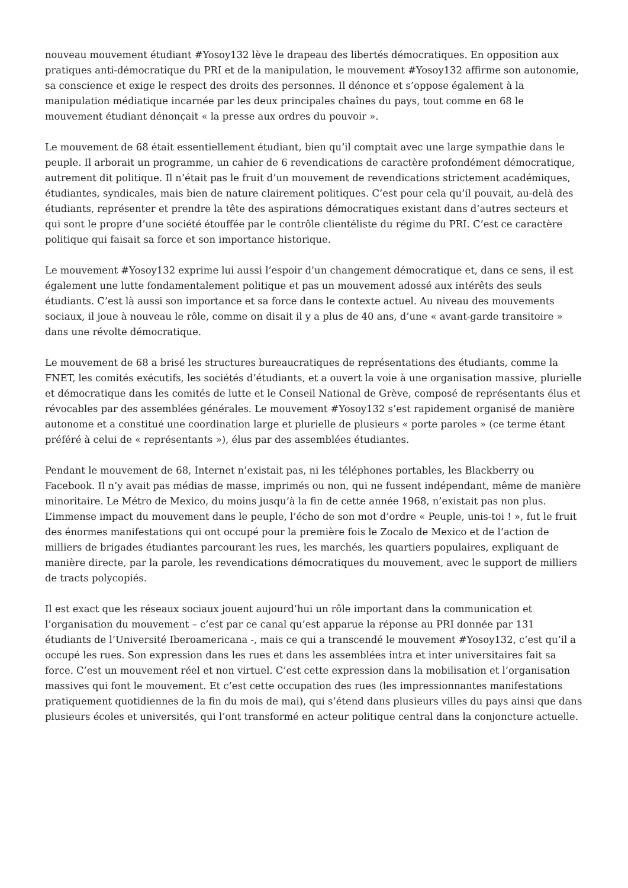nouveau mouvement étudiant #Yosoy132 lève le drapeau des libertés démocratiques. En opposition aux pratiques anti-démocratique du PRI et de la manipulation, le mouvement #Yosoy132 affirme son autonomie, sa conscience et exige le respect des droits des personnes. Il dénonce et s’oppose également à la manipulation médiatique incarnée par les deux principales chaînes du pays, tout comme en 68 le mouvement étudiant dénonçait « la presse aux ordres du pouvoir ».
Le mouvement de 68 était essentiellement étudiant, bien qu’il comptait avec une large sympathie dans le peuple. Il arborait un programme, un cahier de 6 revendications de caractère profondément démocratique, autrement dit politique. Il n’était pas le fruit d’un mouvement de revendications strictement académiques, étudiantes, syndicales, mais bien de nature clairement politiques. C’est pour cela qu’il pouvait, au-delà des étudiants, représenter et prendre la tête des aspirations démocratiques existant dans d’autres secteurs et qui sont le propre d’une société étouffée par le contrôle clientéliste du régime du PRI. C’est ce caractère politique qui faisait sa force et son importance historique.
Le mouvement #Yosoy132 exprime lui aussi l’espoir d’un changement démocratique et, dans ce sens, il est également une lutte fondamentalement politique et pas un mouvement adossé aux intérêts des seuls étudiants. C’est là aussi son importance et sa force dans le contexte actuel. Au niveau des mouvements sociaux, il joue à nouveau le rôle, comme on disait il y a plus de 40 ans, d’une « avant-garde transitoire » dans une révolte démocratique.
Le mouvement de 68 a brisé les structures bureaucratiques de représentations des étudiants, comme la FNET, les comités exécutifs, les sociétés d’étudiants, et a ouvert la voie à une organisation massive, plurielle et démocratique dans les comités de lutte et le Conseil National de Grève, composé de représentants élus et révocables par des assemblées générales. Le mouvement #Yosoy132 s’est rapidement organisé de manière autonome et a constitué une coordination large et plurielle de plusieurs « porte paroles » (ce terme étant préféré à celui de « représentants »), élus par des assemblées étudiantes.
Pendant le mouvement de 68, Internet n’existait pas, ni les téléphones portables, les Blackberry ou Facebook. Il n’y avait pas médias de masse, imprimés ou non, qui ne fussent indépendant, même de manière minoritaire. Le Métro de Mexico, du moins jusqu’à la fin de cette année 1968, n’existait pas non plus. L’immense impact du mouvement dans le peuple, l’écho de son mot d’ordre « Peuple, unis-toi ! », fut le fruit des énormes manifestations qui ont occupé pour la première fois le Zocalo de Mexico et de l’action de milliers de brigades étudiantes parcourant les rues, les marchés, les quartiers populaires, expliquant de manière directe, par la parole, les revendications démocratiques du mouvement, avec le support de milliers de tracts polycopiés.
Il est exact que les réseaux sociaux jouent aujourd’hui un rôle important dans la communication et l’organisation du mouvement – c’est par ce canal qu’est apparue la réponse au PRI donnée par 131 étudiants de l’Université Iberoamericana -, mais ce qui a transcendé le mouvement #Yosoy132, c’est qu’il a occupé les rues. Son expression dans les rues et dans les assemblées intra et inter universitaires fait sa force. C’est un mouvement réel et non virtuel. C’est cette expression dans la mobilisation et l’organisation massives qui font le mouvement. Et c’est cette occupation des rues (les impressionnantes manifestations pratiquement quotidiennes de la fin du mois de mai), qui s’étend dans plusieurs villes du pays ainsi que dans plusieurs écoles et universités, qui l’ont transformé en acteur politique central dans la conjoncture actuelle.